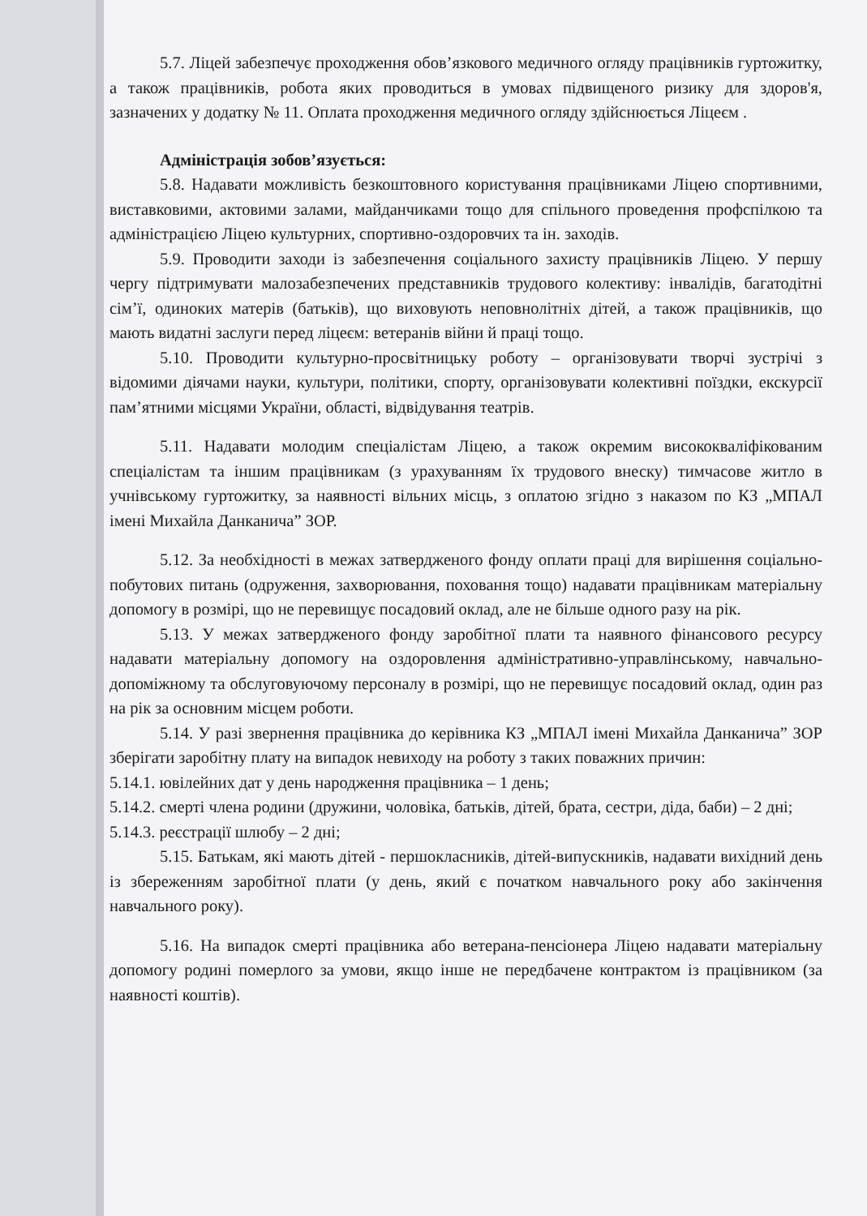5.7. Ліцей забезпечує проходження обов’язкового медичного огляду працівників гуртожитку, а також працівників, робота яких проводиться в умовах підвищеного ризику для здоров'я, зазначених у додатку № 11. Оплата проходження медичного огляду здійснюється Ліцеєм .
Адміністрація зобов’язується:
5.8. Надавати можливість безкоштовного користування працівниками Ліцею спортивними, виставковими, актовими залами, майданчиками тощо для спільного проведення профспілкою та адміністрацією Ліцею культурних, спортивно-оздоровчих та ін. заходів.
5.9. Проводити заходи із забезпечення соціального захисту працівників Ліцею. У першу чергу підтримувати малозабезпечених представників трудового колективу: інвалідів, багатодітні сім’ї, одиноких матерів (батьків), що виховують неповнолітніх дітей, а також працівників, що мають видатні заслуги перед ліцеєм: ветеранів війни й праці тощо.
5.10. Проводити культурно-просвітницьку роботу – організовувати творчі зустрічі з відомими діячами науки, культури, політики, спорту, організовувати колективні поїздки, екскурсії пам’ятними місцями України, області, відвідування театрів.
5.11. Надавати молодим спеціалістам Ліцею, а також окремим висококваліфікованим спеціалістам та іншим працівникам (з урахуванням їх трудового внеску) тимчасове житло в учнівському гуртожитку, за наявності вільних місць, з оплатою згідно з наказом по КЗ „МПАЛ імені Михайла Данканича” ЗОР.
5.12. За необхідності в межах затвердженого фонду оплати праці для вирішення соціально-побутових питань (одруження, захворювання, поховання тощо) надавати працівникам матеріальну допомогу в розмірі, що не перевищує посадовий оклад, але не більше одного разу на рік.
5.13. У межах затвердженого фонду заробітної плати та наявного фінансового ресурсу надавати матеріальну допомогу на оздоровлення адміністративно-управлінському, навчально-допоміжному та обслуговуючому персоналу в розмірі, що не перевищує посадовий оклад, один раз на рік за основним місцем роботи.
5.14. У разі звернення працівника до керівника КЗ „МПАЛ імені Михайла Данканича” ЗОР зберігати заробітну плату на випадок невиходу на роботу з таких поважних причин:
5.14.1. ювілейних дат у день народження працівника – 1 день;
5.14.2. смерті члена родини (дружини, чоловіка, батьків, дітей, брата, сестри, діда, баби) – 2 дні;
5.14.3. реєстрації шлюбу – 2 дні;
5.15. Батькам, які мають дітей - першокласників, дітей-випускників, надавати вихідний день із збереженням заробітної плати (у день, який є початком навчального року або закінчення навчального року).
5.16. На випадок смерті працівника або ветерана-пенсіонера Ліцею надавати матеріальну допомогу родині померлого за умови, якщо інше не передбачене контрактом із працівником (за наявності коштів).